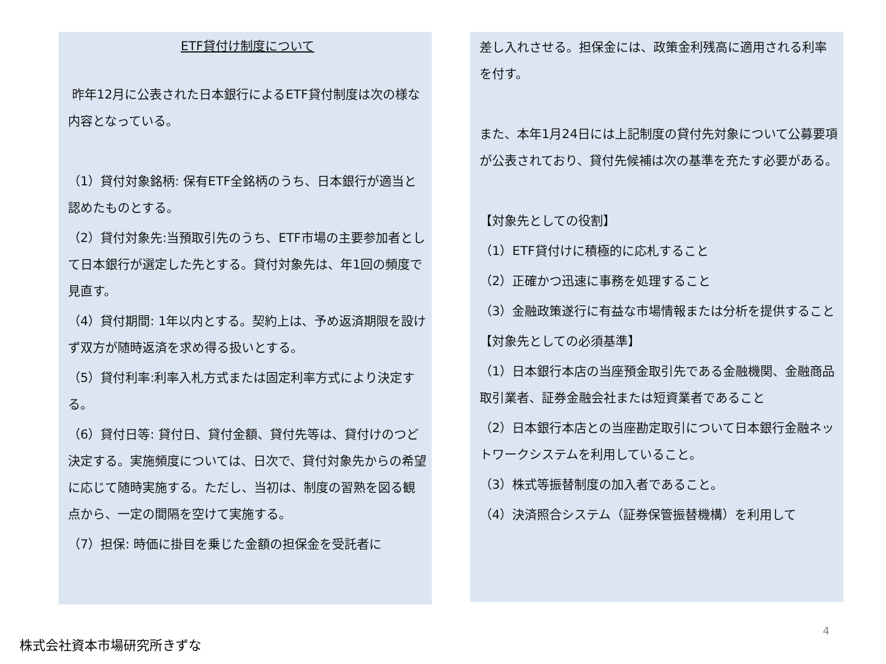ETF貸付け制度について
昨年12月に公表された日本銀行によるETF貸付制度は次の様な内容となっている。
（1）貸付対象銘柄: 保有ETF全銘柄のうち、日本銀行が適当と認めたものとする。
（2）貸付対象先:当預取引先のうち、ETF市場の主要参加者として日本銀行が選定した先とする。貸付対象先は、年1回の頻度で見直す。
（4）貸付期間: 1年以内とする。契約上は、予め返済期限を設けず双方が随時返済を求め得る扱いとする。
（5）貸付利率:利率入札方式または固定利率方式により決定する。
（6）貸付日等: 貸付日、貸付金額、貸付先等は、貸付けのつど決定する。実施頻度については、日次で、貸付対象先からの希望に応じて随時実施する。ただし、当初は、制度の習熟を図る観点から、一定の間隔を空けて実施する。
（7）担保: 時価に掛目を乗じた金額の担保金を受託者に
差し入れさせる。担保金には、政策金利残高に適用される利率を付す。
また、本年1月24日には上記制度の貸付先対象について公募要項が公表されており、貸付先候補は次の基準を充たす必要がある。
【対象先としての役割】
（1）ETF貸付けに積極的に応札すること
（2）正確かつ迅速に事務を処理すること
（3）金融政策遂行に有益な市場情報または分析を提供すること
【対象先としての必須基準】
（1）日本銀行本店の当座預金取引先である金融機関、金融商品取引業者、証券金融会社または短資業者であること
（2）日本銀行本店との当座勘定取引について日本銀行金融ネットワークシステムを利用していること。
（3）株式等振替制度の加入者であること。
（4）決済照合システム（証券保管振替機構）を利用して
4
株式会社資本市場研究所きずな